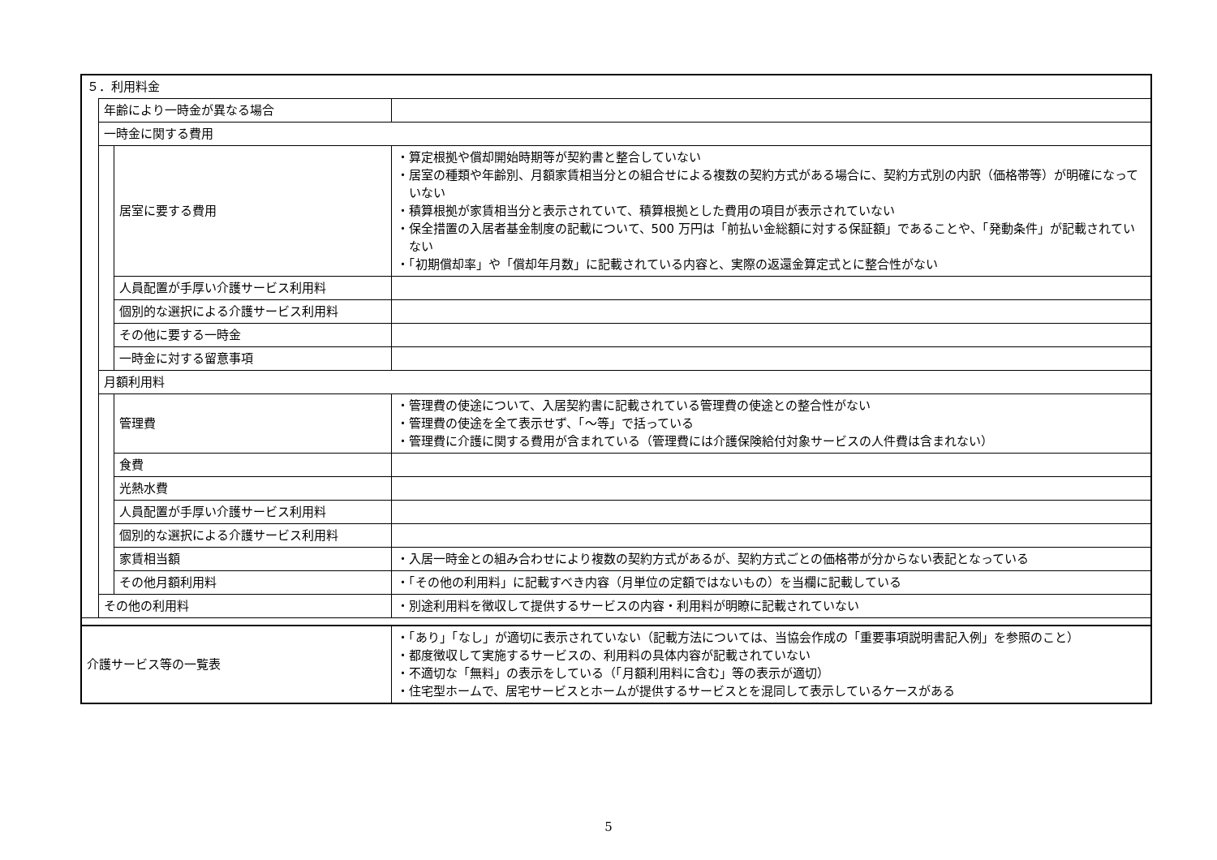| ５．利用料金 | | | |
| | 年齢により一時金が異なる場合 | | |
| | 一時金に関する費用 | | |
| | | 居室に要する費用 | ・算定根拠や償却開始時期等が契約書と整合していない ・居室の種類や年齢別、月額家賃相当分との組合せによる複数の契約方式がある場合に、契約方式別の内訳（価格帯等）が明確になっていない ・積算根拠が家賃相当分と表示されていて、積算根拠とした費用の項目が表示されていない ・保全措置の入居者基金制度の記載について、500 万円は「前払い金総額に対する保証額」であることや、「発動条件」が記載されていない ・「初期償却率」や「償却年月数」に記載されている内容と、実際の返還金算定式とに整合性がない |
| | | 人員配置が手厚い介護サービス利用料 | |
| | | 個別的な選択による介護サービス利用料 | |
| | | その他に要する一時金 | |
| | | 一時金に対する留意事項 | |
| | 月額利用料 | | |
| | | 管理費 | ・管理費の使途について、入居契約書に記載されている管理費の使途との整合性がない ・管理費の使途を全て表示せず、「～等」で括っている ・管理費に介護に関する費用が含まれている（管理費には介護保険給付対象サービスの人件費は含まれない） |
| | | 食費 | |
| | | 光熱水費 | |
| | | 人員配置が手厚い介護サービス利用料 | |
| | | 個別的な選択による介護サービス利用料 | |
| | | 家賃相当額 | ・入居一時金との組み合わせにより複数の契約方式があるが、契約方式ごとの価格帯が分からない表記となっている |
| | | その他月額利用料 | ・「その他の利用料」に記載すべき内容（月単位の定額ではないもの）を当欄に記載している |
| | その他の利用料 | | ・別途利用料を徴収して提供するサービスの内容・利用料が明瞭に記載されていない |
| 介護サービス等の一覧表 | | | ・「あり」「なし」が適切に表示されていない（記載方法については、当協会作成の「重要事項説明書記入例」を参照のこと） ・都度徴収して実施するサービスの、利用料の具体内容が記載されていない ・不適切な「無料」の表示をしている（「月額利用料に含む」等の表示が適切） ・住宅型ホームで、居宅サービスとホームが提供するサービスとを混同して表示しているケースがある |
5